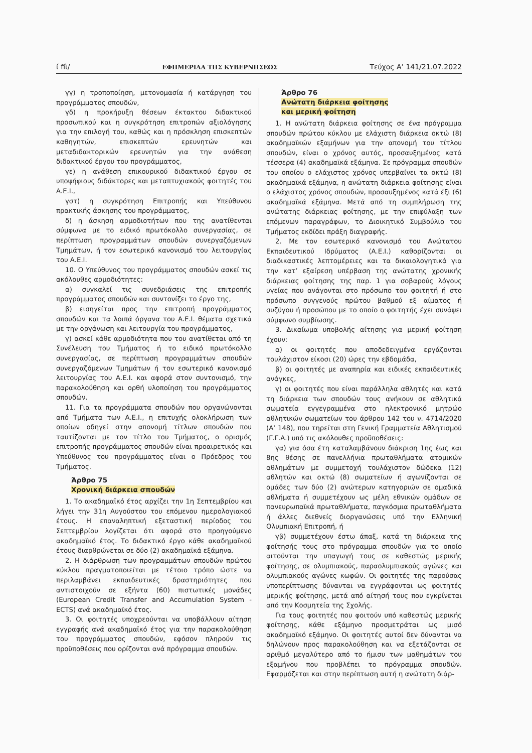ί fiὶ/ ΕΦΗΜΕΡΙΔΑ ΤΗΣ ΚΥΒΕΡΝΗΣΕΩΣ Τεύχος A’ 141/21.07.2022
γγ) η τροποποίηση, μετονομασία ή κατάργηση του προγράμματος σπουδών,
γδ) η προκήρυξη θέσεων έκτακτου διδακτικού προσωπικού και η συγκρότηση επιτροπών αξιολόγησης για την επιλογή του, καθώς και η πρόσκληση επισκεπτών καθηγητών, επισκεπτών ερευνητών και μεταδιδακτορικών ερευνητών για την ανάθεση διδακτικού έργου του προγράμματος,
γε) η ανάθεση επικουρικού διδακτικού έργου σε υποψήφιους διδάκτορες και μεταπτυχιακούς φοιτητές του Α.Ε.Ι.,
γστ) η συγκρότηση Επιτροπής και Υπεύθυνου πρακτικής άσκησης του προγράμματος,
δ) η άσκηση αρμοδιοτήτων που της ανατίθενται σύμφωνα με το ειδικό πρωτόκολλο συνεργασίας, σε περίπτωση προγραμμάτων σπουδών συνεργαζόμενων Τμημάτων, ή τον εσωτερικό κανονισμό του λειτουργίας του Α.Ε.Ι.
10. Ο Υπεύθυνος του προγράμματος σπουδών ασκεί τις ακόλουθες αρμοδιότητες:
α) συγκαλεί τις συνεδριάσεις της επιτροπής προγράμματος σπουδών και συντονίζει το έργο της,
β) εισηγείται προς την επιτροπή προγράμματος σπουδών και τα λοιπά όργανα του Α.Ε.Ι. θέματα σχετικά με την οργάνωση και λειτουργία του προγράμματος,
γ) ασκεί κάθε αρμοδιότητα που του ανατίθεται από τη Συνέλευση του Τμήματος ή το ειδικό πρωτόκολλο συνεργασίας, σε περίπτωση προγραμμάτων σπουδών συνεργαζόμενων Τμημάτων ή τον εσωτερικό κανονισμό λειτουργίας του Α.Ε.Ι. και αφορά στον συντονισμό, την παρακολούθηση και ορθή υλοποίηση του προγράμματος σπουδών.
11. Για τα προγράμματα σπουδών που οργανώνονται από Τμήματα των Α.Ε.Ι., η επιτυχής ολοκλήρωση των οποίων οδηγεί στην απονομή τίτλων σπουδών που ταυτίζονται με τον τίτλο του Τμήματος, ο ορισμός επιτροπής προγράμματος σπουδών είναι προαιρετικός και Υπεύθυνος του προγράμματος είναι ο Πρόεδρος του Τμήματος.
Άρθρο 75
Χρονική διάρκεια σπουδών
1. Το ακαδημαϊκό έτος αρχίζει την 1η Σεπτεμβρίου και λήγει την 31η Αυγούστου του επόμενου ημερολογιακού έτους. Η επαναληπτική εξεταστική περίοδος του Σεπτεμβρίου λογίζεται ότι αφορά στο προηγούμενο ακαδημαϊκό έτος. Το διδακτικό έργο κάθε ακαδημαϊκού έτους διαρθρώνεται σε δύο (2) ακαδημαϊκά εξάμηνα.
2. Η διάρθρωση των προγραμμάτων σπουδών πρώτου κύκλου πραγματοποιείται με τέτοιο τρόπο ώστε να περιλαμβάνει εκπαιδευτικές δραστηριότητες που αντιστοιχούν σε εξήντα (60) πιστωτικές μονάδες (European Credit Transfer and Accumulation System - ECTS) ανά ακαδημαϊκό έτος.
3. Οι φοιτητές υποχρεούνται να υποβάλλουν αίτηση εγγραφής ανά ακαδημαϊκό έτος για την παρακολούθηση του προγράμματος σπουδών, εφόσον πληρούν τις προϋποθέσεις που ορίζονται ανά πρόγραμμα σπουδών.
Άρθρο 76
Ανώτατη διάρκεια φοίτησης
και μερική φοίτηση
1. Η ανώτατη διάρκεια φοίτησης σε ένα πρόγραμμα σπουδών πρώτου κύκλου με ελάχιστη διάρκεια οκτώ (8) ακαδημαϊκών εξαμήνων για την απονομή του τίτλου σπουδών, είναι ο χρόνος αυτός, προσαυξημένος κατά τέσσερα (4) ακαδημαϊκά εξάμηνα. Σε πρόγραμμα σπουδών του οποίου ο ελάχιστος χρόνος υπερβαίνει τα οκτώ (8) ακαδημαϊκά εξάμηνα, η ανώτατη διάρκεια φοίτησης είναι ο ελάχιστος χρόνος σπουδών, προσαυξημένος κατά έξι (6) ακαδημαϊκά εξάμηνα. Μετά από τη συμπλήρωση της ανώτατης διάρκειας φοίτησης, με την επιφύλαξη των επόμενων παραγράφων, το Διοικητικό Συμβούλιο του Τμήματος εκδίδει πράξη διαγραφής.
2. Με τον εσωτερικό κανονισμό του Ανώτατου Εκπαιδευτικού Ιδρύματος (Α.Ε.Ι.) καθορίζονται οι διαδικαστικές λεπτομέρειες και τα δικαιολογητικά για την κατ’ εξαίρεση υπέρβαση της ανώτατης χρονικής διάρκειας φοίτησης της παρ. 1 για σοβαρούς λόγους υγείας που ανάγονται στο πρόσωπο του φοιτητή ή στο πρόσωπο συγγενούς πρώτου βαθμού εξ αίματος ή συζύγου ή προσώπου με το οποίο ο φοιτητής έχει συνάψει σύμφωνο συμβίωσης.
3. Δικαίωμα υποβολής αίτησης για μερική φοίτηση έχουν:
α) οι φοιτητές που αποδεδειγμένα εργάζονται τουλάχιστον είκοσι (20) ώρες την εβδομάδα,
β) οι φοιτητές με αναπηρία και ειδικές εκπαιδευτικές ανάγκες,
γ) οι φοιτητές που είναι παράλληλα αθλητές και κατά τη διάρκεια των σπουδών τους ανήκουν σε αθλητικά σωματεία εγγεγραμμένα στο ηλεκτρονικό μητρώο αθλητικών σωματείων του άρθρου 142 του ν. 4714/2020 (Α’ 148), που τηρείται στη Γενική Γραμματεία Αθλητισμού (Γ.Γ.Α.) υπό τις ακόλουθες προϋποθέσεις:
γα) για όσα έτη καταλαμβάνουν διάκριση 1ης έως και 8ης θέσης σε πανελλήνια πρωταθλήματα ατομικών αθλημάτων με συμμετοχή τουλάχιστον δώδεκα (12) αθλητών και οκτώ (8) σωματείων ή αγωνίζονται σε ομάδες των δύο (2) ανώτερων κατηγοριών σε ομαδικά αθλήματα ή συμμετέχουν ως μέλη εθνικών ομάδων σε πανευρωπαϊκά πρωταθλήματα, παγκόσμια πρωταθλήματα ή άλλες διεθνείς διοργανώσεις υπό την Ελληνική Ολυμπιακή Επιτροπή, ή
γβ) συμμετέχουν έστω άπαξ, κατά τη διάρκεια της φοίτησής τους στο πρόγραμμα σπουδών για το οποίο αιτούνται την υπαγωγή τους σε καθεστώς μερικής φοίτησης, σε ολυμπιακούς, παραολυμπιακούς αγώνες και ολυμπιακούς αγώνες κωφών. Οι φοιτητές της παρούσας υποπερίπτωσης δύνανται να εγγράφονται ως φοιτητές μερικής φοίτησης, μετά από αίτησή τους που εγκρίνεται από την Κοσμητεία της Σχολής.
Για τους φοιτητές που φοιτούν υπό καθεστώς μερικής φοίτησης, κάθε εξάμηνο προσμετράται ως μισό ακαδημαϊκό εξάμηνο. Οι φοιτητές αυτοί δεν δύνανται να δηλώνουν προς παρακολούθηση και να εξετάζονται σε αριθμό μεγαλύτερο από το ήμισυ των μαθημάτων του εξαμήνου που προβλέπει το πρόγραμμα σπουδών. Εφαρμόζεται και στην περίπτωση αυτή η ανώτατη διάρ-